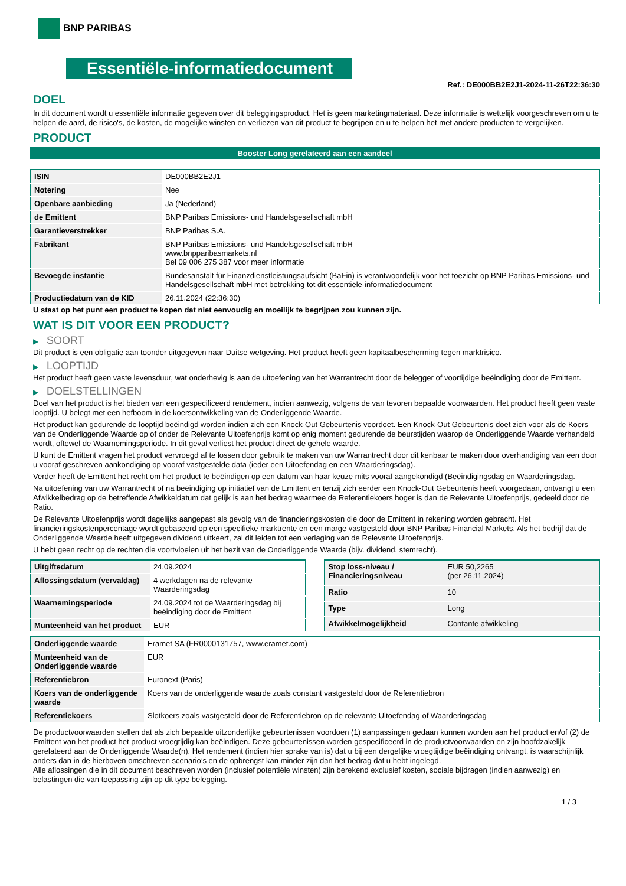BNP PARIBAS
Essentiële-informatiedocument
Ref.: DE000BB2E2J1-2024-11-26T22:36:30
DOEL
In dit document wordt u essentiële informatie gegeven over dit beleggingsproduct. Het is geen marketingmateriaal. Deze informatie is wettelijk voorgeschreven om u te helpen de aard, de risico's, de kosten, de mogelijke winsten en verliezen van dit product te begrijpen en u te helpen het met andere producten te vergelijken.
PRODUCT
Booster Long gerelateerd aan een aandeel
| ISIN | DE000BB2E2J1 |
| Notering | Nee |
| Openbare aanbieding | Ja (Nederland) |
| de Emittent | BNP Paribas Emissions- und Handelsgesellschaft mbH |
| Garantieverstrekker | BNP Paribas S.A. |
| Fabrikant | BNP Paribas Emissions- und Handelsgesellschaft mbH www.bnpparibasmarkets.nl Bel 09 006 275 387 voor meer informatie |
| Bevoegde instantie | Bundesanstalt für Finanzdienstleistungsaufsicht (BaFin) is verantwoordelijk voor het toezicht op BNP Paribas Emissions- und Handelsgesellschaft mbH met betrekking tot dit essentiële-informatiedocument |
| Productiedatum van de KID | 26.11.2024 (22:36:30) |
U staat op het punt een product te kopen dat niet eenvoudig en moeilijk te begrijpen zou kunnen zijn.
WAT IS DIT VOOR EEN PRODUCT?
▶ SOORT
Dit product is een obligatie aan toonder uitgegeven naar Duitse wetgeving. Het product heeft geen kapitaalbescherming tegen marktrisico.
▶ LOOPTIJD
Het product heeft geen vaste levensduur, wat onderhevig is aan de uitoefening van het Warrantrecht door de belegger of voortijdige beëindiging door de Emittent.
▶ DOELSTELLINGEN
Doel van het product is het bieden van een gespecificeerd rendement, indien aanwezig, volgens de van tevoren bepaalde voorwaarden. Het product heeft geen vaste looptijd. U belegt met een hefboom in de koersontwikkeling van de Onderliggende Waarde.
Het product kan gedurende de looptijd beëindigd worden indien zich een Knock-Out Gebeurtenis voordoet. Een Knock-Out Gebeurtenis doet zich voor als de Koers van de Onderliggende Waarde op of onder de Relevante Uitoefenprijs komt op enig moment gedurende de beurstijden waarop de Onderliggende Waarde verhandeld wordt, oftewel de Waarnemingsperiode. In dit geval verliest het product direct de gehele waarde.
U kunt de Emittent vragen het product vervroegd af te lossen door gebruik te maken van uw Warrantrecht door dit kenbaar te maken door overhandiging van een door u vooraf geschreven aankondiging op vooraf vastgestelde data (ieder een Uitoefendag en een Waarderingsdag).
Verder heeft de Emittent het recht om het product te beëindigen op een datum van haar keuze mits vooraf aangekondigd (Beëindigingsdag en Waarderingsdag.
Na uitoefening van uw Warrantrecht of na beëindiging op initiatief van de Emittent en tenzij zich eerder een Knock-Out Gebeurtenis heeft voorgedaan, ontvangt u een Afwikkelbedrag op de betreffende Afwikkeldatum dat gelijk is aan het bedrag waarmee de Referentiekoers hoger is dan de Relevante Uitoefenprijs, gedeeld door de Ratio.
De Relevante Uitoefenprijs wordt dagelijks aangepast als gevolg van de financieringskosten die door de Emittent in rekening worden gebracht. Het financieringskostenpercentage wordt gebaseerd op een specifieke marktrente en een marge vastgesteld door BNP Paribas Financial Markets. Als het bedrijf dat de Onderliggende Waarde heeft uitgegeven dividend uitkeert, zal dit leiden tot een verlaging van de Relevante Uitoefenprijs.
U hebt geen recht op de rechten die voortvloeien uit het bezit van de Onderliggende Waarde (bijv. dividend, stemrecht).
| Uitgiftedatum | 24.09.2024 |
| Aflossingsdatum (vervaldag) | 4 werkdagen na de relevante Waarderingsdag |
| Waarnemingsperiode | 24.09.2024 tot de Waarderingsdag bij beëindiging door de Emittent |
| Munteenheid van het product | EUR |
| Stop loss-niveau / Financieringsniveau | EUR 50,2265 (per 26.11.2024) |
| Ratio | 10 |
| Type | Long |
| Afwikkelmogelijkheid | Contante afwikkeling |
| Onderliggende waarde | Eramet SA (FR0000131757, www.eramet.com) |
| Munteenheid van de Onderliggende waarde | EUR |
| Referentiebron | Euronext (Paris) |
| Koers van de onderliggende waarde | Koers van de onderliggende waarde zoals constant vastgesteld door de Referentiebron |
| Referentiekoers | Slotkoers zoals vastgesteld door de Referentiebron op de relevante Uitoefendag of Waarderingsdag |
De productvoorwaarden stellen dat als zich bepaalde uitzonderlijke gebeurtenissen voordoen (1) aanpassingen gedaan kunnen worden aan het product en/of (2) de Emittent van het product het product vroegtijdig kan beëindigen. Deze gebeurtenissen worden gespecificeerd in de productvoorwaarden en zijn hoofdzakelijk gerelateerd aan de Onderliggende Waarde(n). Het rendement (indien hier sprake van is) dat u bij een dergelijke vroegtijdige beëindiging ontvangt, is waarschijnlijk anders dan in de hierboven omschreven scenario’s en de opbrengst kan minder zijn dan het bedrag dat u hebt ingelegd.
Alle aflossingen die in dit document beschreven worden (inclusief potentiële winsten) zijn berekend exclusief kosten, sociale bijdragen (indien aanwezig) en belastingen die van toepassing zijn op dit type belegging.
1 / 3